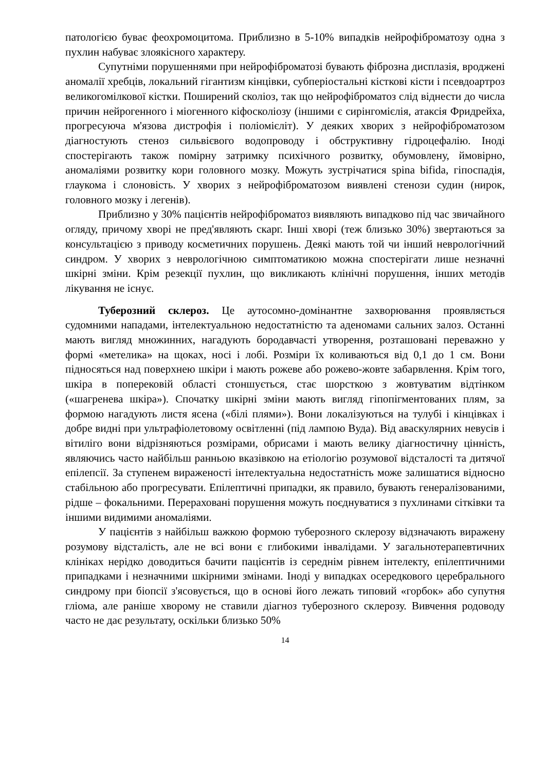патологією буває феохромоцитома. Приблизно в 5-10% випадків нейрофіброматозу одна з пухлин набуває злоякісного характеру.
Супутніми порушеннями при нейрофіброматозі бувають фіброзна дисплазія, вроджені аномалії хребців, локальний гігантизм кінцівки, субперіостальні кісткові кісти і псевдоартроз великогомілкової кістки. Поширений сколіоз, так що нейрофіброматоз слід віднести до числа причин нейрогенного і міогенного кіфосколіозу (іншими є сирінгомієлія, атаксія Фридрейха, прогресуюча м'язова дистрофія і поліомієліт). У деяких хворих з нейрофіброматозом діагностують стеноз сильвієвого водопроводу і обструктивну гідроцефалію. Іноді спостерігають також помірну затримку психічного розвитку, обумовлену, ймовірно, аномаліями розвитку кори головного мозку. Можуть зустрічатися spina bifida, гіпоспадія, глаукома і слоновість. У хворих з нейрофіброматозом виявлені стенози судин (нирок, головного мозку і легенів).
Приблизно у 30% пацієнтів нейрофіброматоз виявляють випадково під час звичайного огляду, причому хворі не пред'являють скарг. Інші хворі (теж близько 30%) звертаються за консультацією з приводу косметичних порушень. Деякі мають той чи інший неврологічний синдром. У хворих з неврологічною симптоматикою можна спостерігати лише незначні шкірні зміни. Крім резекції пухлин, що викликають клінічні порушення, інших методів лікування не існує.
Туберозний склероз. Це аутосомно-домінантне захворювання проявляється судомними нападами, інтелектуальною недостатністю та аденомами сальних залоз. Останні мають вигляд множинних, нагадують бородавчасті утворення, розташовані переважно у формі «метелика» на щоках, носі і лобі. Розміри їх коливаються від 0,1 до 1 см. Вони підносяться над поверхнею шкіри і мають рожеве або рожево-жовте забарвлення. Крім того, шкіра в поперековій області стоншується, стає шорсткою з жовтуватим відтінком («шагренева шкіра»). Спочатку шкірні зміни мають вигляд гіпопігментованих плям, за формою нагадують листя ясена («білі плями»). Вони локалізуються на тулубі і кінцівках і добре видні при ультрафіолетовому освітленні (під лампою Вуда). Від аваскулярних невусів і вітиліго вони відрізняються розмірами, обрисами і мають велику діагностичну цінність, являючись часто найбільш ранньою вказівкою на етіологію розумової відсталості та дитячої епілепсії. За ступенем вираженості інтелектуальна недостатність може залишатися відносно стабільною або прогресувати. Епілептичні припадки, як правило, бувають генералізованими, рідше – фокальними. Перераховані порушення можуть поєднуватися з пухлинами сітківки та іншими видимими аномаліями.
У пацієнтів з найбільш важкою формою туберозного склерозу відзначають виражену розумову відсталість, але не всі вони є глибокими інвалідами. У загальнотерапевтичних клініках нерідко доводиться бачити пацієнтів із середнім рівнем інтелекту, епілептичними припадками і незначними шкірними змінами. Іноді у випадках осередкового церебрального синдрому при біопсії з'ясовується, що в основі його лежать типовий «горбок» або супутня гліома, але раніше хворому не ставили діагноз туберозного склерозу. Вивчення родоводу часто не дає результату, оскільки близько 50%
14